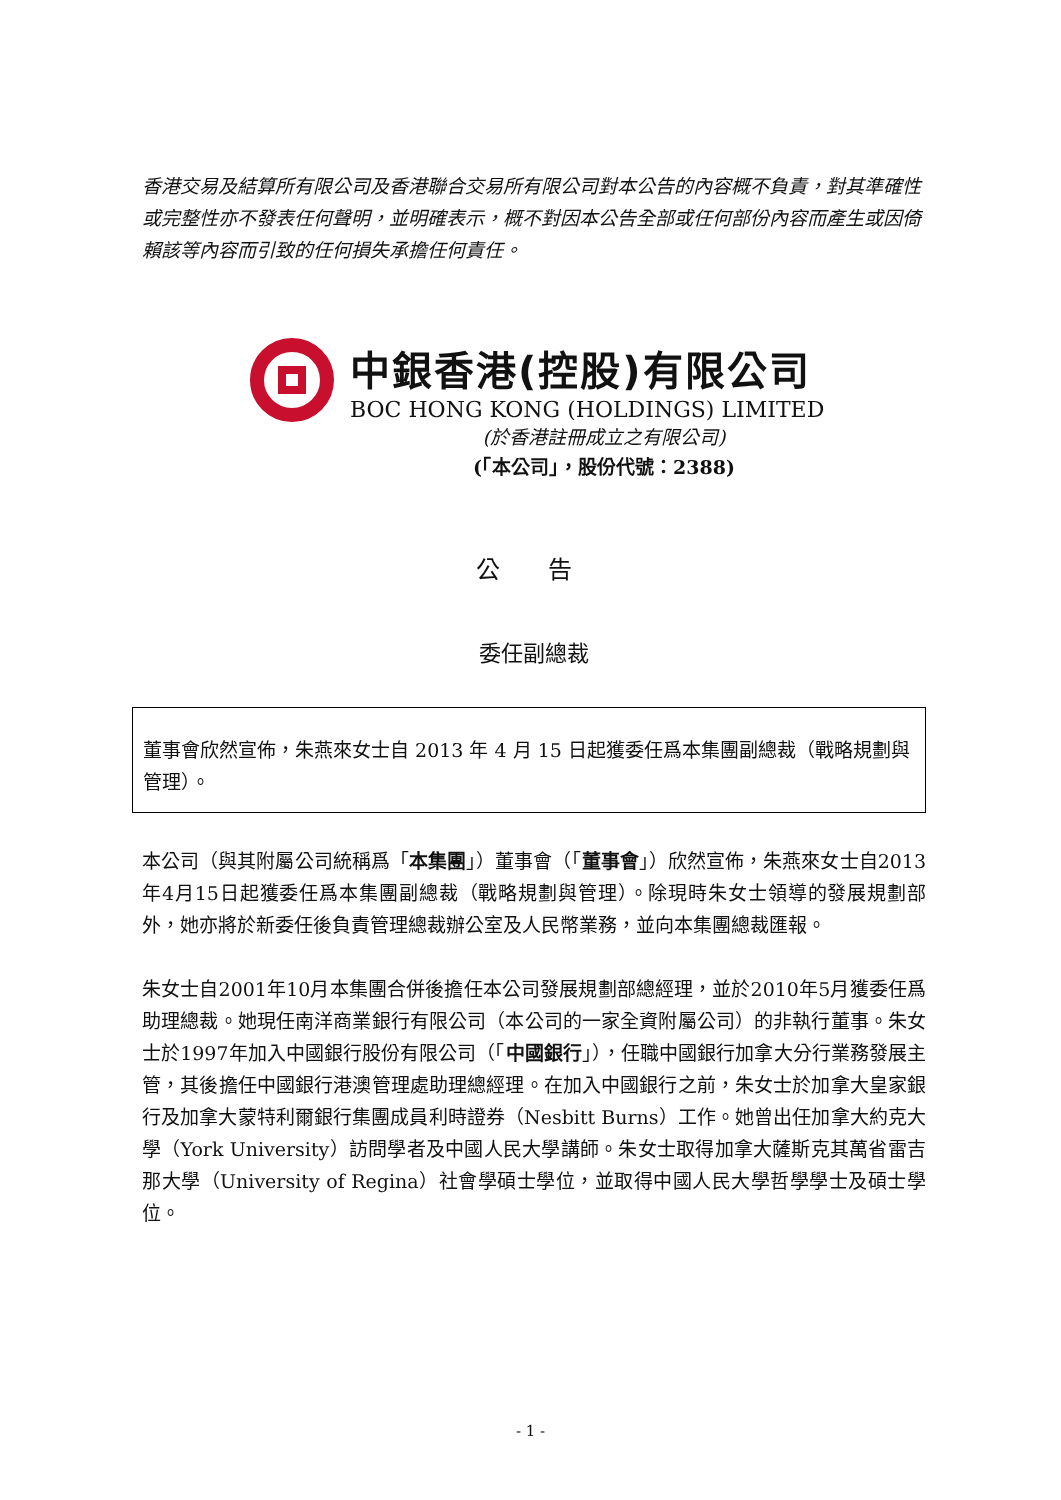香港交易及結算所有限公司及香港聯合交易所有限公司對本公告的內容概不負責，對其準確性或完整性亦不發表任何聲明，並明確表示，概不對因本公告全部或任何部份內容而產生或因倚賴該等內容而引致的任何損失承擔任何責任。
中銀香港(控股)有限公司
BOC HONG KONG (HOLDINGS) LIMITED
(於香港註冊成立之有限公司)
(「本公司」，股份代號：2388)
公 告
委任副總裁
董事會欣然宣佈，朱燕來女士自 2013 年 4 月 15 日起獲委任爲本集團副總裁（戰略規劃與管理）。
本公司（與其附屬公司統稱爲「本集團」）董事會（「董事會」）欣然宣佈，朱燕來女士自2013年4月15日起獲委任爲本集團副總裁（戰略規劃與管理）。除現時朱女士領導的發展規劃部外，她亦將於新委任後負責管理總裁辦公室及人民幣業務，並向本集團總裁匯報。
朱女士自2001年10月本集團合併後擔任本公司發展規劃部總經理，並於2010年5月獲委任爲助理總裁。她現任南洋商業銀行有限公司（本公司的一家全資附屬公司）的非執行董事。朱女士於1997年加入中國銀行股份有限公司（「中國銀行」），任職中國銀行加拿大分行業務發展主管，其後擔任中國銀行港澳管理處助理總經理。在加入中國銀行之前，朱女士於加拿大皇家銀行及加拿大蒙特利爾銀行集團成員利時證券（Nesbitt Burns）工作。她曾出任加拿大約克大學（York University）訪問學者及中國人民大學講師。朱女士取得加拿大薩斯克其萬省雷吉那大學（University of Regina）社會學碩士學位，並取得中國人民大學哲學學士及碩士學位。
- 1 -